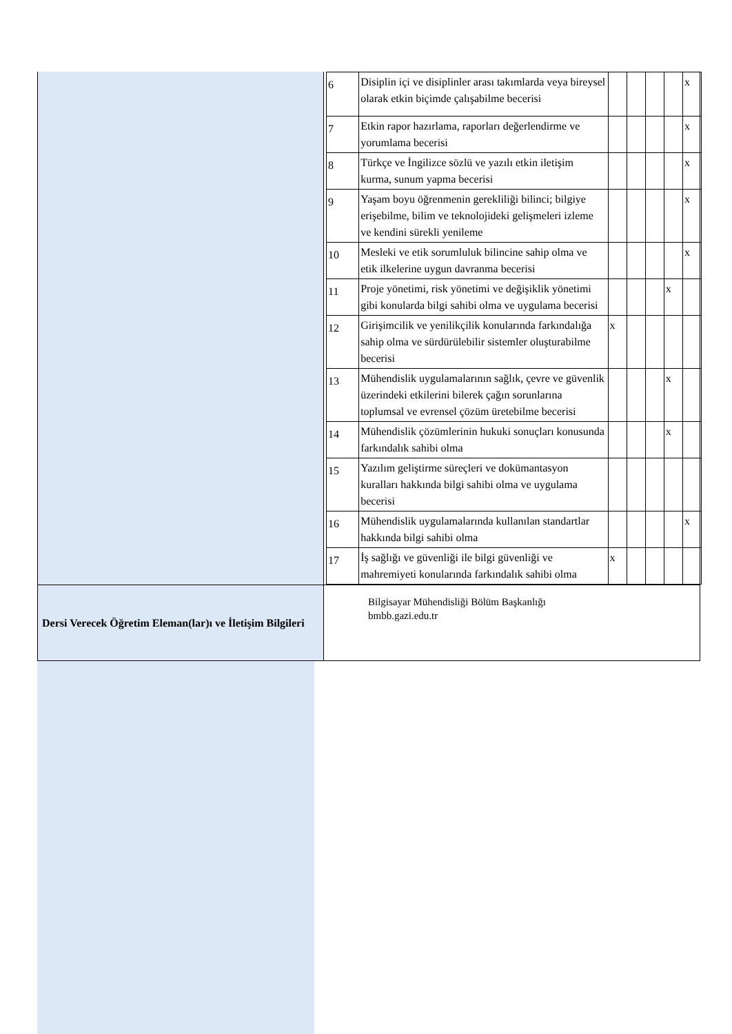| | / 6 / Disiplin içi ve disiplinler arası takımlarda veya bireysel olarak etkin biçimde çalışabilme becerisi / / / / / x / / 7 / Etkin rapor hazırlama, raporları değerlendirme ve yorumlama becerisi / / / / / x / / 8 / Türkçe ve İngilizce sözlü ve yazılı etkin iletişim kurma, sunum yapma becerisi / / / / / x / / 9 / Yaşam boyu öğrenmenin gerekliliği bilinci; bilgiye erişebilme, bilim ve teknolojideki gelişmeleri izleme ve kendini sürekli yenileme / / / / / x / / 10 / Mesleki ve etik sorumluluk bilincine sahip olma ve etik ilkelerine uygun davranma becerisi / / / / / x / / 11 / Proje yönetimi, risk yönetimi ve değişiklik yönetimi gibi konularda bilgi sahibi olma ve uygulama becerisi / / / / x / / / 12 / Girişimcilik ve yenilikçilik konularında farkındalığa sahip olma ve sürdürülebilir sistemler oluşturabilme becerisi / x / / / / / / 13 / Mühendislik uygulamalarının sağlık, çevre ve güvenlik üzerindeki etkilerini bilerek çağın sorunlarına toplumsal ve evrensel çözüm üretebilme becerisi / / / / x / / / 14 / Mühendislik çözümlerinin hukuki sonuçları konusunda farkındalık sahibi olma / / / / x / / / 15 / Yazılım geliştirme süreçleri ve dokümantasyon kuralları hakkında bilgi sahibi olma ve uygulama becerisi / / / / / / / 16 / Mühendislik uygulamalarında kullanılan standartlar hakkında bilgi sahibi olma / / / / / x / / 17 / İş sağlığı ve güvenliği ile bilgi güvenliği ve mahremiyeti konularında farkındalık sahibi olma / x / / / / / |
| Dersi Verecek Öğretim Eleman(lar)ı ve İletişim Bilgileri | Bilgisayar Mühendisliği Bölüm Başkanlığı bmbb.gazi.edu.tr |